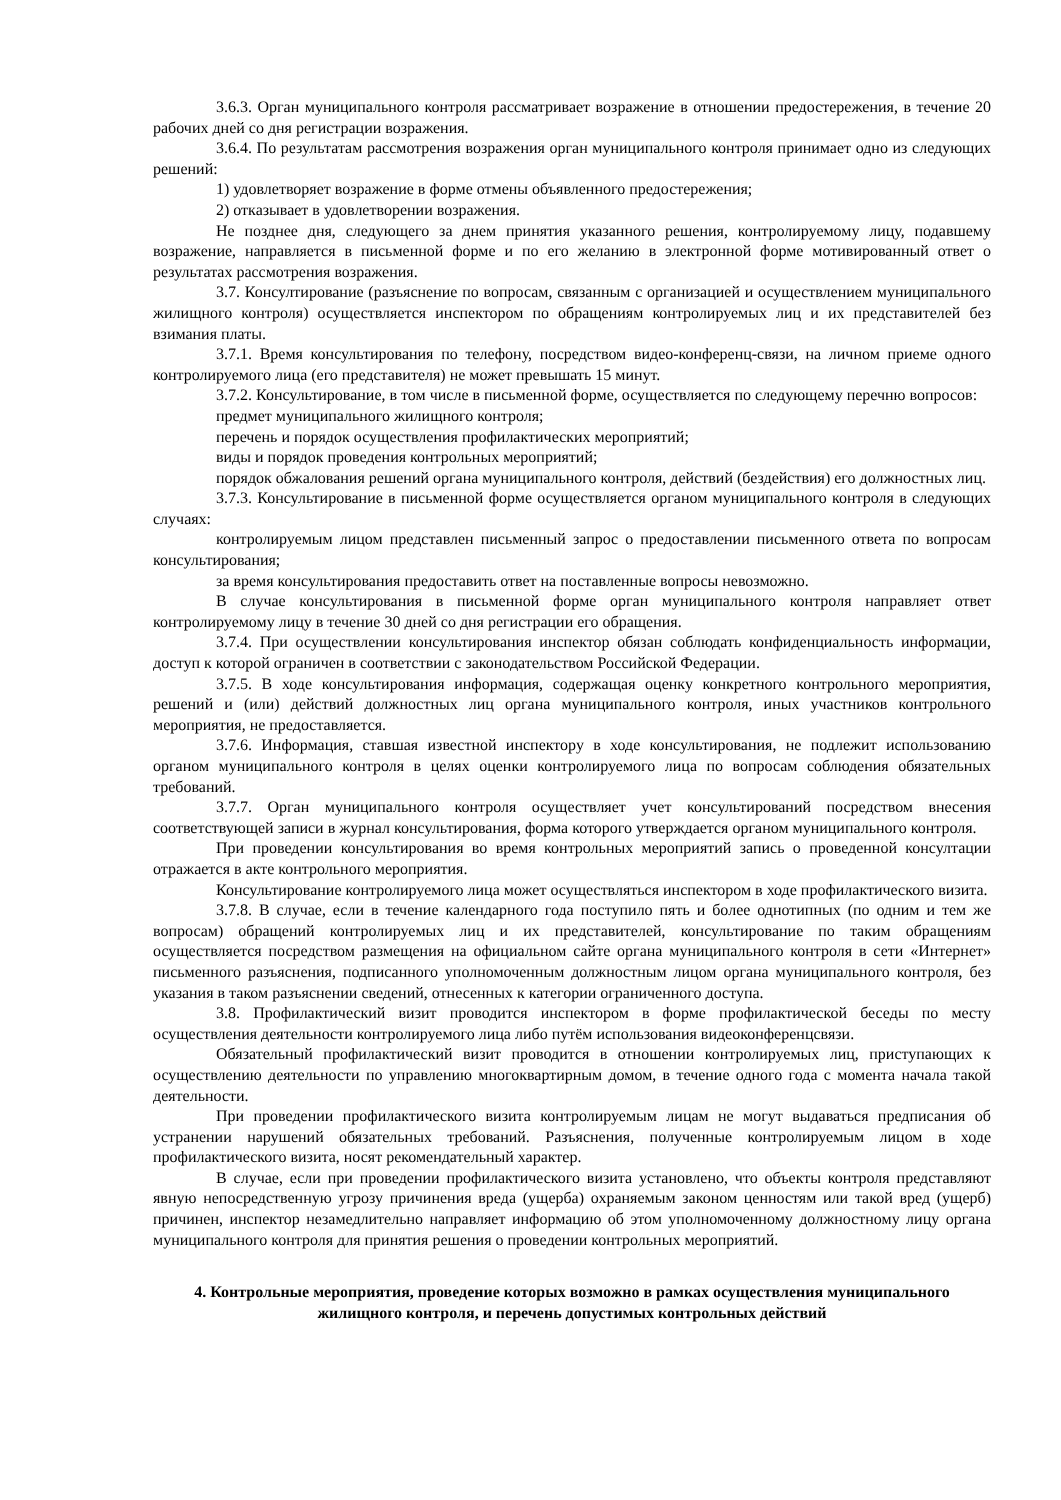3.6.3. Орган муниципального контроля рассматривает возражение в отношении предостережения, в течение 20 рабочих дней со дня регистрации возражения.
3.6.4. По результатам рассмотрения возражения орган муниципального контроля принимает одно из следующих решений:
1) удовлетворяет возражение в форме отмены объявленного предостережения;
2) отказывает в удовлетворении возражения.
Не позднее дня, следующего за днем принятия указанного решения, контролируемому лицу, подавшему возражение, направляется в письменной форме и по его желанию в электронной форме мотивированный ответ о результатах рассмотрения возражения.
3.7. Консултирование (разъяснение по вопросам, связанным с организацией и осуществлением муниципального жилищного контроля) осуществляется инспектором по обращениям контролируемых лиц и их представителей без взимания платы.
3.7.1. Время консультирования по телефону, посредством видео-конференц-связи, на личном приеме одного контролируемого лица (его представителя) не может превышать 15 минут.
3.7.2. Консультирование, в том числе в письменной форме, осуществляется по следующему перечню вопросов:
предмет муниципального жилищного контроля;
перечень и порядок осуществления профилактических мероприятий;
виды и порядок проведения контрольных мероприятий;
порядок обжалования решений органа муниципального контроля, действий (бездействия) его должностных лиц.
3.7.3. Консультирование в письменной форме осуществляется органом муниципального контроля в следующих случаях:
контролируемым лицом представлен письменный запрос о предоставлении письменного ответа по вопросам консультирования;
за время консультирования предоставить ответ на поставленные вопросы невозможно.
В случае консультирования в письменной форме орган муниципального контроля направляет ответ контролируемому лицу в течение 30 дней со дня регистрации его обращения.
3.7.4. При осуществлении консультирования инспектор обязан соблюдать конфиденциальность информации, доступ к которой ограничен в соответствии с законодательством Российской Федерации.
3.7.5. В ходе консультирования информация, содержащая оценку конкретного контрольного мероприятия, решений и (или) действий должностных лиц органа муниципального контроля, иных участников контрольного мероприятия, не предоставляется.
3.7.6. Информация, ставшая известной инспектору в ходе консультирования, не подлежит использованию органом муниципального контроля в целях оценки контролируемого лица по вопросам соблюдения обязательных требований.
3.7.7. Орган муниципального контроля осуществляет учет консультирований посредством внесения соответствующей записи в журнал консультирования, форма которого утверждается органом муниципального контроля.
При проведении консультирования во время контрольных мероприятий запись о проведенной консултации отражается в акте контрольного мероприятия.
Консультирование контролируемого лица может осуществляться инспектором в ходе профилактического визита.
3.7.8. В случае, если в течение календарного года поступило пять и более однотипных (по одним и тем же вопросам) обращений контролируемых лиц и их представителей, консультирование по таким обращениям осуществляется посредством размещения на официальном сайте органа муниципального контроля в сети «Интернет» письменного разъяснения, подписанного уполномоченным должностным лицом органа муниципального контроля, без указания в таком разъяснении сведений, отнесенных к категории ограниченного доступа.
3.8. Профилактический визит проводится инспектором в форме профилактической беседы по месту осуществления деятельности контролируемого лица либо путём использования видеоконференцсвязи.
Обязательный профилактический визит проводится в отношении контролируемых лиц, приступающих к осуществлению деятельности по управлению многоквартирным домом, в течение одного года с момента начала такой деятельности.
При проведении профилактического визита контролируемым лицам не могут выдаваться предписания об устранении нарушений обязательных требований. Разъяснения, полученные контролируемым лицом в ходе профилактического визита, носят рекомендательный характер.
В случае, если при проведении профилактического визита установлено, что объекты контроля представляют явную непосредственную угрозу причинения вреда (ущерба) охраняемым законом ценностям или такой вред (ущерб) причинен, инспектор незамедлительно направляет информацию об этом уполномоченному должностному лицу органа муниципального контроля для принятия решения о проведении контрольных мероприятий.
4. Контрольные мероприятия, проведение которых возможно в рамках осуществления муниципального жилищного контроля, и перечень допустимых контрольных действий